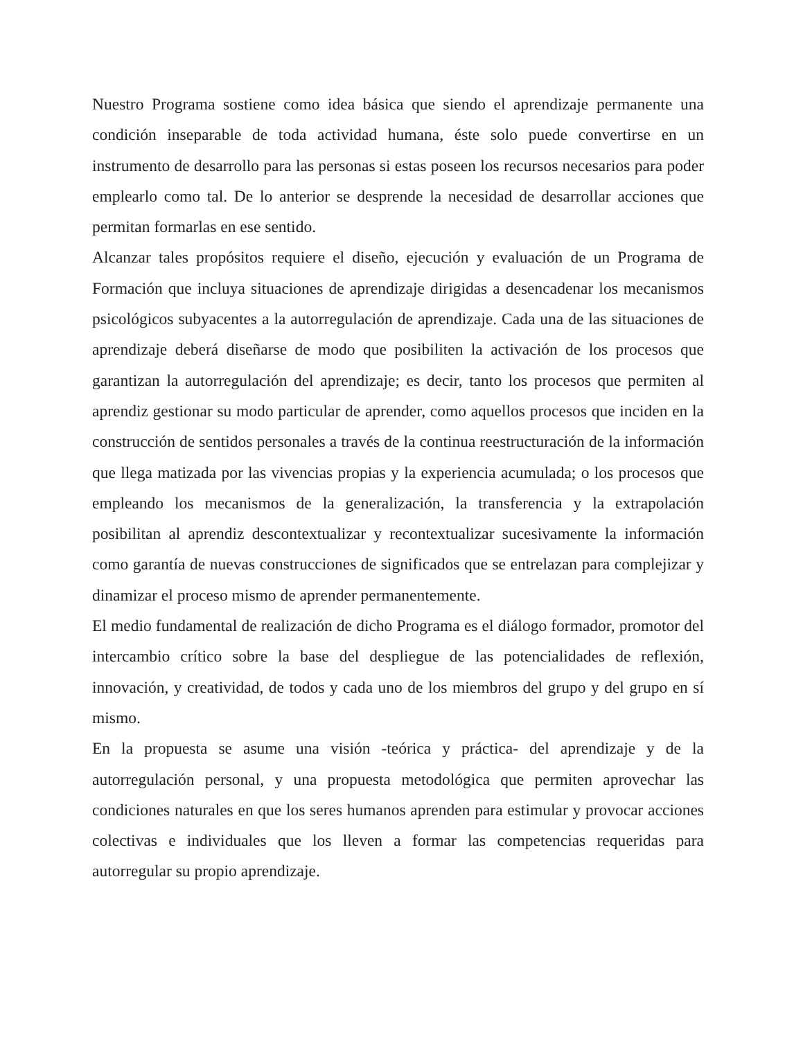Nuestro Programa sostiene como idea básica que siendo el aprendizaje permanente una condición inseparable de toda actividad humana, éste solo puede convertirse en un instrumento de desarrollo para las personas si estas poseen los recursos necesarios para poder emplearlo como tal. De lo anterior se desprende la necesidad de desarrollar acciones que permitan formarlas en ese sentido.
Alcanzar tales propósitos requiere el diseño, ejecución y evaluación de un Programa de Formación que incluya situaciones de aprendizaje dirigidas a desencadenar los mecanismos psicológicos subyacentes a la autorregulación de aprendizaje. Cada una de las situaciones de aprendizaje deberá diseñarse de modo que posibiliten la activación de los procesos que garantizan la autorregulación del aprendizaje; es decir, tanto los procesos que permiten al aprendiz gestionar su modo particular de aprender, como aquellos procesos que inciden en la construcción de sentidos personales a través de la continua reestructuración de la información que llega matizada por las vivencias propias y la experiencia acumulada; o los procesos que empleando los mecanismos de la generalización, la transferencia y la extrapolación posibilitan al aprendiz descontextualizar y recontextualizar sucesivamente la información como garantía de nuevas construcciones de significados que se entrelazan para complejizar y dinamizar el proceso mismo de aprender permanentemente.
El medio fundamental de realización de dicho Programa es el diálogo formador, promotor del intercambio crítico sobre la base del despliegue de las potencialidades de reflexión, innovación, y creatividad, de todos y cada uno de los miembros del grupo y del grupo en sí mismo.
En la propuesta se asume una visión -teórica y práctica- del aprendizaje y de la autorregulación personal, y una propuesta metodológica que permiten aprovechar las condiciones naturales en que los seres humanos aprenden para estimular y provocar acciones colectivas e individuales que los lleven a formar las competencias requeridas para autorregular su propio aprendizaje.